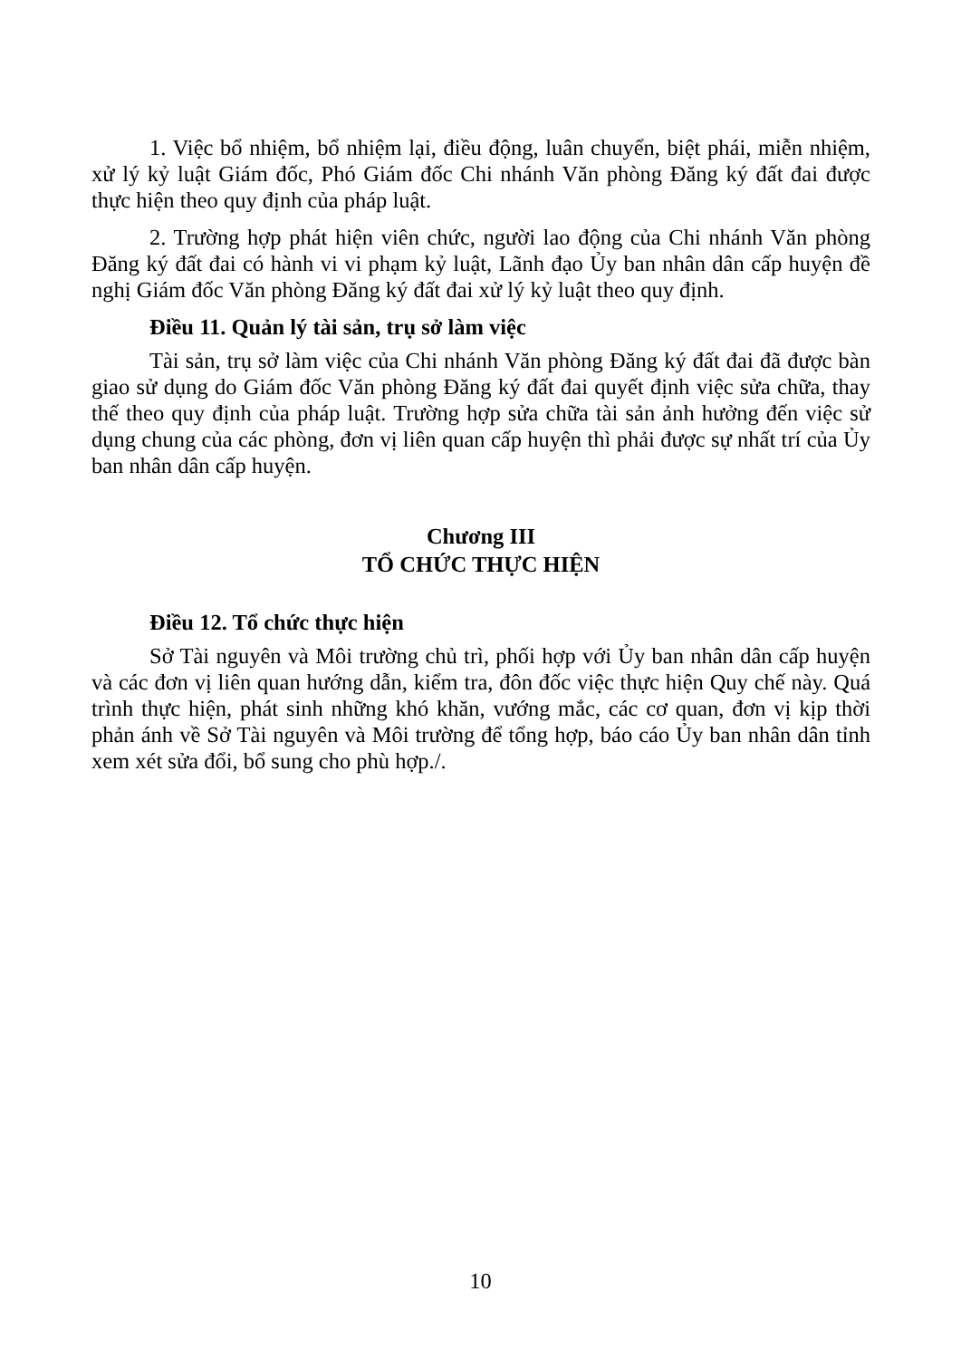1. Việc bổ nhiệm, bổ nhiệm lại, điều động, luân chuyển, biệt phái, miễn nhiệm, xử lý kỷ luật Giám đốc, Phó Giám đốc Chi nhánh Văn phòng Đăng ký đất đai được thực hiện theo quy định của pháp luật.
2. Trường hợp phát hiện viên chức, người lao động của Chi nhánh Văn phòng Đăng ký đất đai có hành vi vi phạm kỷ luật, Lãnh đạo Ủy ban nhân dân cấp huyện đề nghị Giám đốc Văn phòng Đăng ký đất đai xử lý kỷ luật theo quy định.
Điều 11. Quản lý tài sản, trụ sở làm việc
Tài sản, trụ sở làm việc của Chi nhánh Văn phòng Đăng ký đất đai đã được bàn giao sử dụng do Giám đốc Văn phòng Đăng ký đất đai quyết định việc sửa chữa, thay thế theo quy định của pháp luật. Trường hợp sửa chữa tài sản ảnh hưởng đến việc sử dụng chung của các phòng, đơn vị liên quan cấp huyện thì phải được sự nhất trí của Ủy ban nhân dân cấp huyện.
Chương III
TỔ CHỨC THỰC HIỆN
Điều 12. Tổ chức thực hiện
Sở Tài nguyên và Môi trường chủ trì, phối hợp với Ủy ban nhân dân cấp huyện và các đơn vị liên quan hướng dẫn, kiểm tra, đôn đốc việc thực hiện Quy chế này. Quá trình thực hiện, phát sinh những khó khăn, vướng mắc, các cơ quan, đơn vị kịp thời phản ánh về Sở Tài nguyên và Môi trường để tổng hợp, báo cáo Ủy ban nhân dân tỉnh xem xét sửa đổi, bổ sung cho phù hợp./.
10